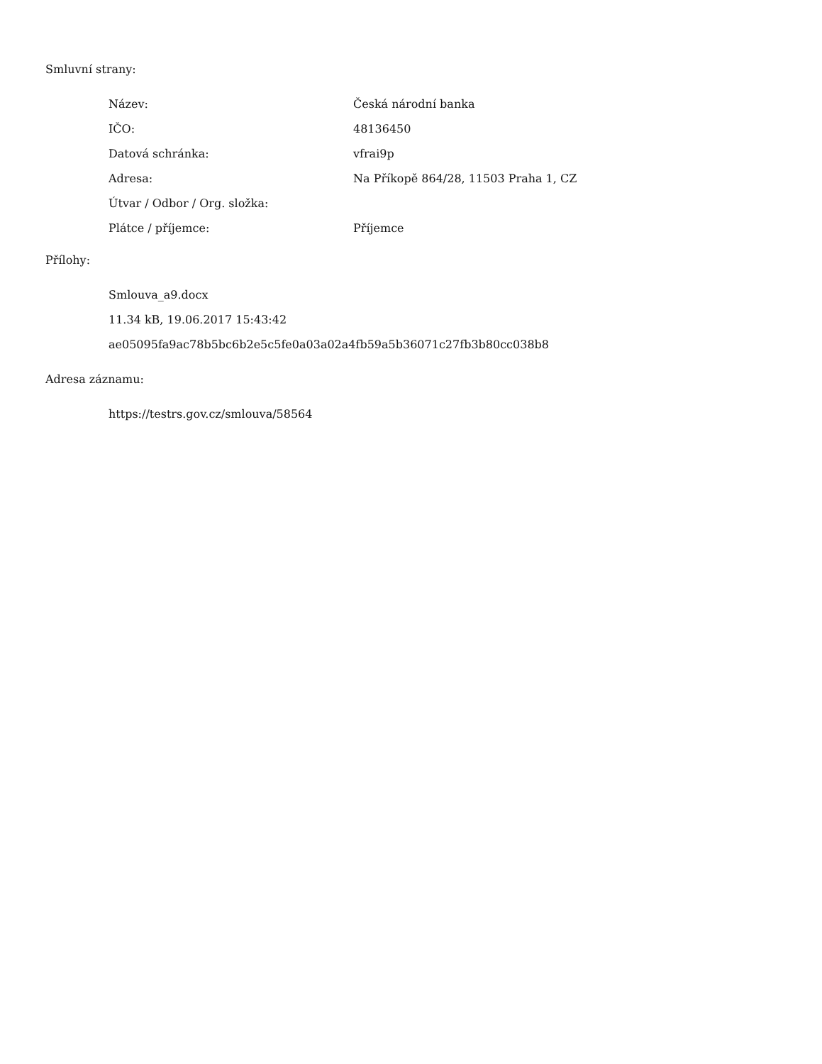Smluvní strany:
| Název: | Česká národní banka |
| IČO: | 48136450 |
| Datová schránka: | vfrai9p |
| Adresa: | Na Příkopě 864/28, 11503 Praha 1, CZ |
| Útvar / Odbor / Org. složka: | |
| Plátce / příjemce: | Příjemce |
Přílohy:
Smlouva_a9.docx
11.34 kB, 19.06.2017 15:43:42
ae05095fa9ac78b5bc6b2e5c5fe0a03a02a4fb59a5b36071c27fb3b80cc038b8
Adresa záznamu:
https://testrs.gov.cz/smlouva/58564